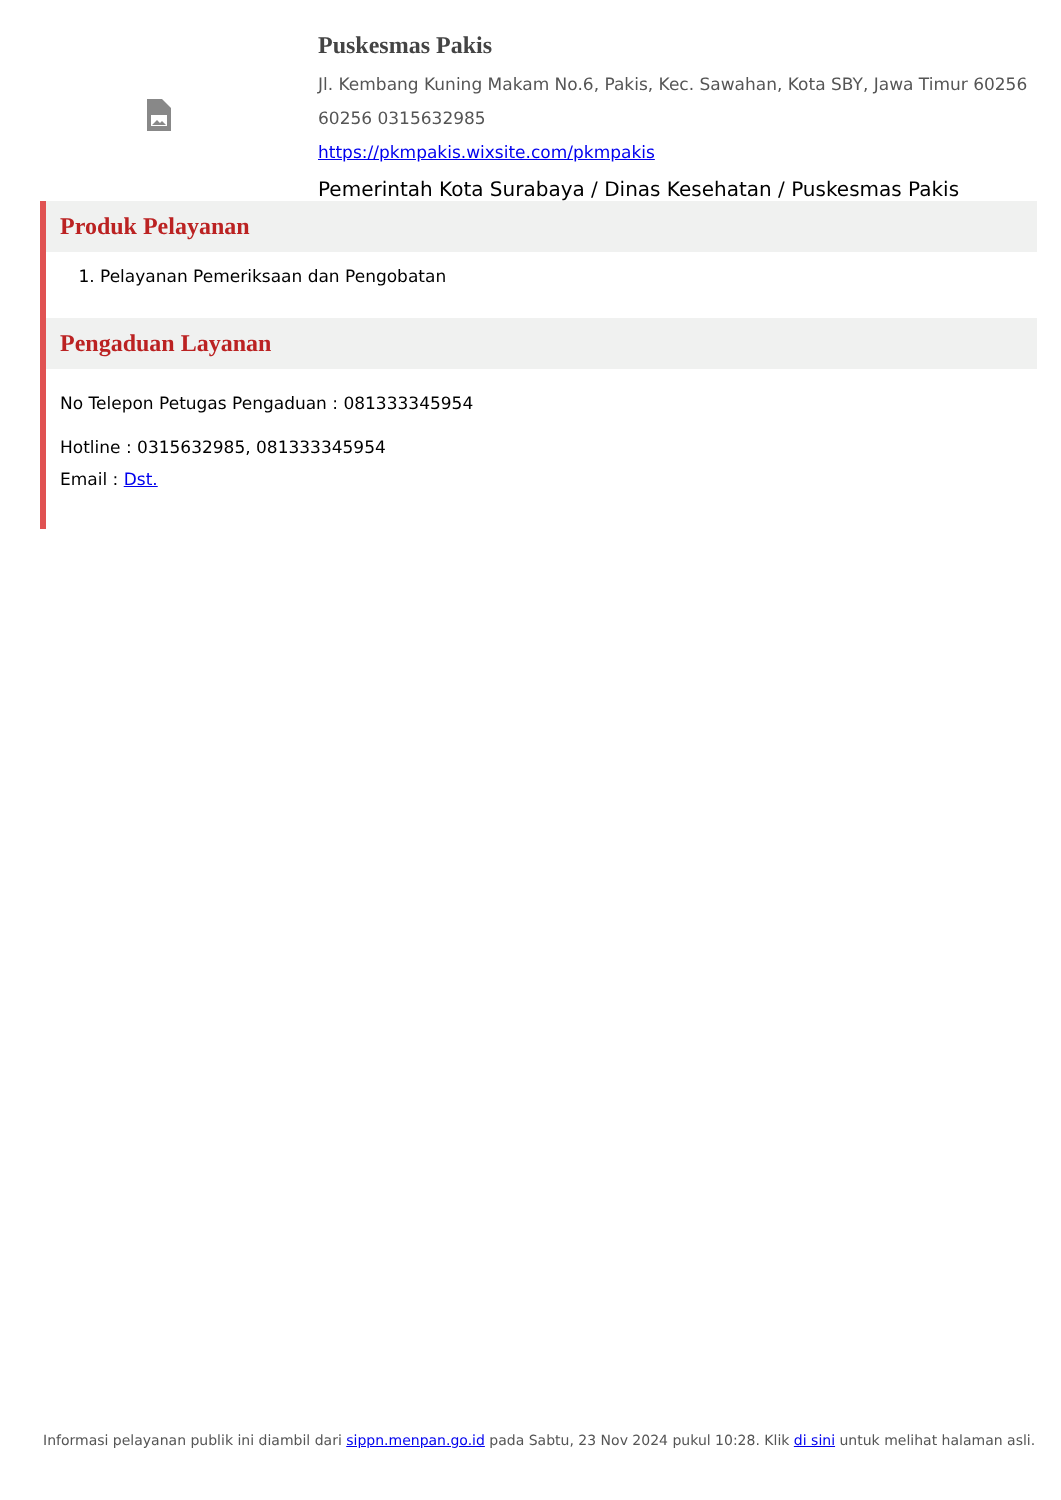Puskesmas Pakis
Jl. Kembang Kuning Makam No.6, Pakis, Kec. Sawahan, Kota SBY, Jawa Timur 60256 60256 0315632985
https://pkmpakis.wixsite.com/pkmpakis
Pemerintah Kota Surabaya / Dinas Kesehatan / Puskesmas Pakis
Produk Pelayanan
1. Pelayanan Pemeriksaan dan Pengobatan
Pengaduan Layanan
No Telepon Petugas Pengaduan : 081333345954
Hotline : 0315632985, 081333345954
Email : Dst.
Informasi pelayanan publik ini diambil dari sippn.menpan.go.id pada Sabtu, 23 Nov 2024 pukul 10:28. Klik di sini untuk melihat halaman asli.